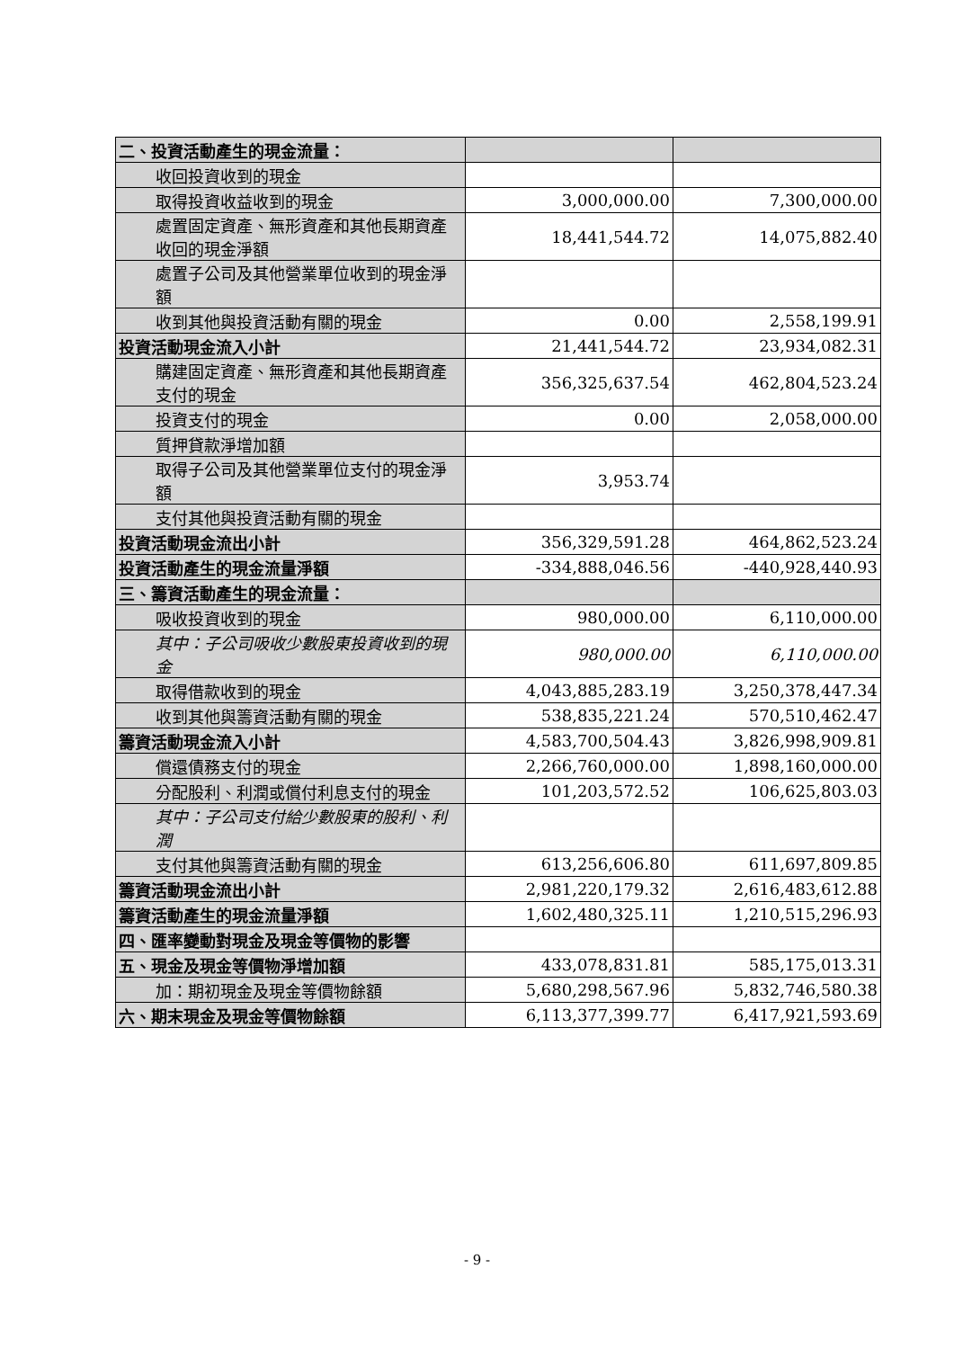| 二、投資活動產生的現金流量： | | |
| 收回投資收到的現金 | | |
| 取得投資收益收到的現金 | 3,000,000.00 | 7,300,000.00 |
| 處置固定資產、無形資產和其他長期資產收回的現金淨額 | 18,441,544.72 | 14,075,882.40 |
| 處置子公司及其他營業單位收到的現金淨額 | | |
| 收到其他與投資活動有關的現金 | 0.00 | 2,558,199.91 |
| 投資活動現金流入小計 | 21,441,544.72 | 23,934,082.31 |
| 購建固定資產、無形資產和其他長期資產支付的現金 | 356,325,637.54 | 462,804,523.24 |
| 投資支付的現金 | 0.00 | 2,058,000.00 |
| 質押貸款淨增加額 | | |
| 取得子公司及其他營業單位支付的現金淨額 | 3,953.74 | |
| 支付其他與投資活動有關的現金 | | |
| 投資活動現金流出小計 | 356,329,591.28 | 464,862,523.24 |
| 投資活動產生的現金流量淨額 | -334,888,046.56 | -440,928,440.93 |
| 三、籌資活動產生的現金流量： | | |
| 吸收投資收到的現金 | 980,000.00 | 6,110,000.00 |
| 其中：子公司吸收少數股東投資收到的現金 | 980,000.00 | 6,110,000.00 |
| 取得借款收到的現金 | 4,043,885,283.19 | 3,250,378,447.34 |
| 收到其他與籌資活動有關的現金 | 538,835,221.24 | 570,510,462.47 |
| 籌資活動現金流入小計 | 4,583,700,504.43 | 3,826,998,909.81 |
| 償還債務支付的現金 | 2,266,760,000.00 | 1,898,160,000.00 |
| 分配股利、利潤或償付利息支付的現金 | 101,203,572.52 | 106,625,803.03 |
| 其中：子公司支付給少數股東的股利、利潤 | | |
| 支付其他與籌資活動有關的現金 | 613,256,606.80 | 611,697,809.85 |
| 籌資活動現金流出小計 | 2,981,220,179.32 | 2,616,483,612.88 |
| 籌資活動產生的現金流量淨額 | 1,602,480,325.11 | 1,210,515,296.93 |
| 四、匯率變動對現金及現金等價物的影響 | | |
| 五、現金及現金等價物淨增加額 | 433,078,831.81 | 585,175,013.31 |
| 加：期初現金及現金等價物餘額 | 5,680,298,567.96 | 5,832,746,580.38 |
| 六、期末現金及現金等價物餘額 | 6,113,377,399.77 | 6,417,921,593.69 |
- 9 -